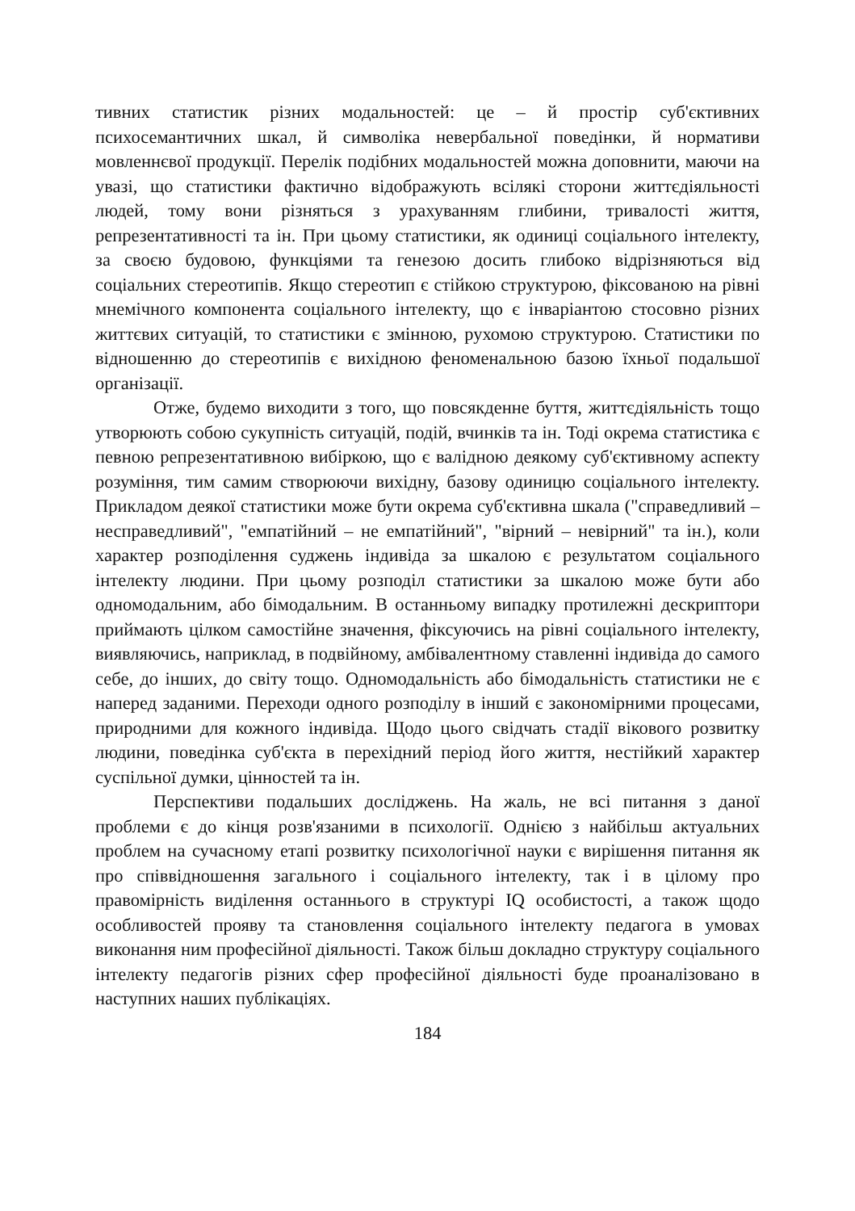тивних статистик різних модальностей: це – й простір суб'єктивних психосемантичних шкал, й символіка невербальної поведінки, й нормативи мовленнєвої продукції. Перелік подібних модальностей можна доповнити, маючи на увазі, що статистики фактично відображують всілякі сторони життєдіяльності людей, тому вони різняться з урахуванням глибини, тривалості життя, репрезентативності та ін. При цьому статистики, як одиниці соціального інтелекту, за своєю будовою, функціями та генезою досить глибоко відрізняються від соціальних стереотипів. Якщо стереотип є стійкою структурою, фіксованою на рівні мнемічного компонента соціального інтелекту, що є інваріантою стосовно різних життєвих ситуацій, то статистики є змінною, рухомою структурою. Статистики по відношенню до стереотипів є вихідною феноменальною базою їхньої подальшої організації.
Отже, будемо виходити з того, що повсякденне буття, життєдіяльність тощо утворюють собою сукупність ситуацій, подій, вчинків та ін. Тоді окрема статистика є певною репрезентативною вибіркою, що є валідною деякому суб'єктивному аспекту розуміння, тим самим створюючи вихідну, базову одиницю соціального інтелекту. Прикладом деякої статистики може бути окрема суб'єктивна шкала ("справедливий – несправедливий", "емпатійний – не емпатійний", "вірний – невірний" та ін.), коли характер розподілення суджень індивіда за шкалою є результатом соціального інтелекту людини. При цьому розподіл статистики за шкалою може бути або одномодальним, або бімодальним. В останньому випадку протилежні дескриптори приймають цілком самостійне значення, фіксуючись на рівні соціального інтелекту, виявляючись, наприклад, в подвійному, амбівалентному ставленні індивіда до самого себе, до інших, до світу тощо. Одномодальність або бімодальність статистики не є наперед заданими. Переходи одного розподілу в інший є закономірними процесами, природними для кожного індивіда. Щодо цього свідчать стадії вікового розвитку людини, поведінка суб'єкта в перехідний період його життя, нестійкий характер суспільної думки, цінностей та ін.
Перспективи подальших досліджень. На жаль, не всі питання з даної проблеми є до кінця розв'язаними в психології. Однією з найбільш актуальних проблем на сучасному етапі розвитку психологічної науки є вирішення питання як про співвідношення загального і соціального інтелекту, так і в цілому про правомірність виділення останнього в структурі IQ особистості, а також щодо особливостей прояву та становлення соціального інтелекту педагога в умовах виконання ним професійної діяльності. Також більш докладно структуру соціального інтелекту педагогів різних сфер професійної діяльності буде проаналізовано в наступних наших публікаціях.
184